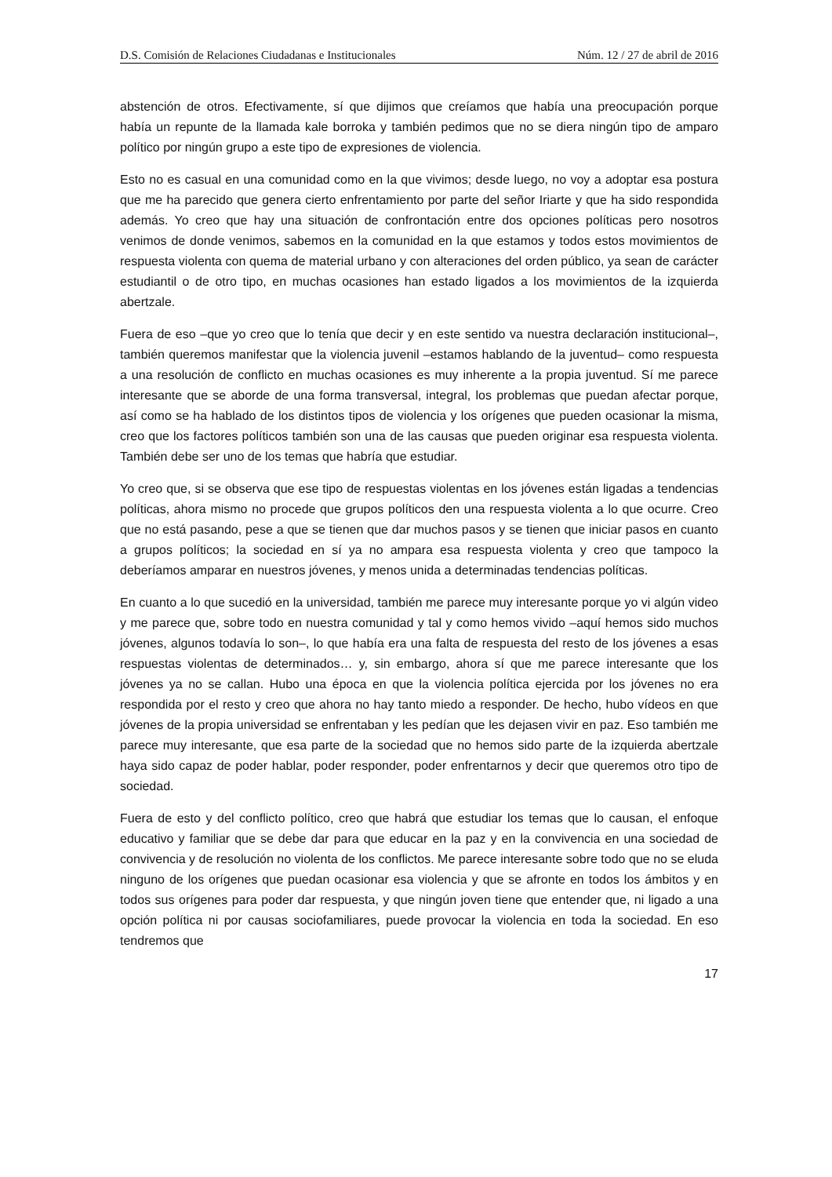D.S. Comisión de Relaciones Ciudadanas e Institucionales Núm. 12 / 27 de abril de 2016
abstención de otros. Efectivamente, sí que dijimos que creíamos que había una preocupación porque había un repunte de la llamada kale borroka y también pedimos que no se diera ningún tipo de amparo político por ningún grupo a este tipo de expresiones de violencia.
Esto no es casual en una comunidad como en la que vivimos; desde luego, no voy a adoptar esa postura que me ha parecido que genera cierto enfrentamiento por parte del señor Iriarte y que ha sido respondida además. Yo creo que hay una situación de confrontación entre dos opciones políticas pero nosotros venimos de donde venimos, sabemos en la comunidad en la que estamos y todos estos movimientos de respuesta violenta con quema de material urbano y con alteraciones del orden público, ya sean de carácter estudiantil o de otro tipo, en muchas ocasiones han estado ligados a los movimientos de la izquierda abertzale.
Fuera de eso –que yo creo que lo tenía que decir y en este sentido va nuestra declaración institucional–, también queremos manifestar que la violencia juvenil –estamos hablando de la juventud– como respuesta a una resolución de conflicto en muchas ocasiones es muy inherente a la propia juventud. Sí me parece interesante que se aborde de una forma transversal, integral, los problemas que puedan afectar porque, así como se ha hablado de los distintos tipos de violencia y los orígenes que pueden ocasionar la misma, creo que los factores políticos también son una de las causas que pueden originar esa respuesta violenta. También debe ser uno de los temas que habría que estudiar.
Yo creo que, si se observa que ese tipo de respuestas violentas en los jóvenes están ligadas a tendencias políticas, ahora mismo no procede que grupos políticos den una respuesta violenta a lo que ocurre. Creo que no está pasando, pese a que se tienen que dar muchos pasos y se tienen que iniciar pasos en cuanto a grupos políticos; la sociedad en sí ya no ampara esa respuesta violenta y creo que tampoco la deberíamos amparar en nuestros jóvenes, y menos unida a determinadas tendencias políticas.
En cuanto a lo que sucedió en la universidad, también me parece muy interesante porque yo vi algún video y me parece que, sobre todo en nuestra comunidad y tal y como hemos vivido –aquí hemos sido muchos jóvenes, algunos todavía lo son–, lo que había era una falta de respuesta del resto de los jóvenes a esas respuestas violentas de determinados… y, sin embargo, ahora sí que me parece interesante que los jóvenes ya no se callan. Hubo una época en que la violencia política ejercida por los jóvenes no era respondida por el resto y creo que ahora no hay tanto miedo a responder. De hecho, hubo vídeos en que jóvenes de la propia universidad se enfrentaban y les pedían que les dejasen vivir en paz. Eso también me parece muy interesante, que esa parte de la sociedad que no hemos sido parte de la izquierda abertzale haya sido capaz de poder hablar, poder responder, poder enfrentarnos y decir que queremos otro tipo de sociedad.
Fuera de esto y del conflicto político, creo que habrá que estudiar los temas que lo causan, el enfoque educativo y familiar que se debe dar para que educar en la paz y en la convivencia en una sociedad de convivencia y de resolución no violenta de los conflictos. Me parece interesante sobre todo que no se eluda ninguno de los orígenes que puedan ocasionar esa violencia y que se afronte en todos los ámbitos y en todos sus orígenes para poder dar respuesta, y que ningún joven tiene que entender que, ni ligado a una opción política ni por causas sociofamiliares, puede provocar la violencia en toda la sociedad. En eso tendremos que
17